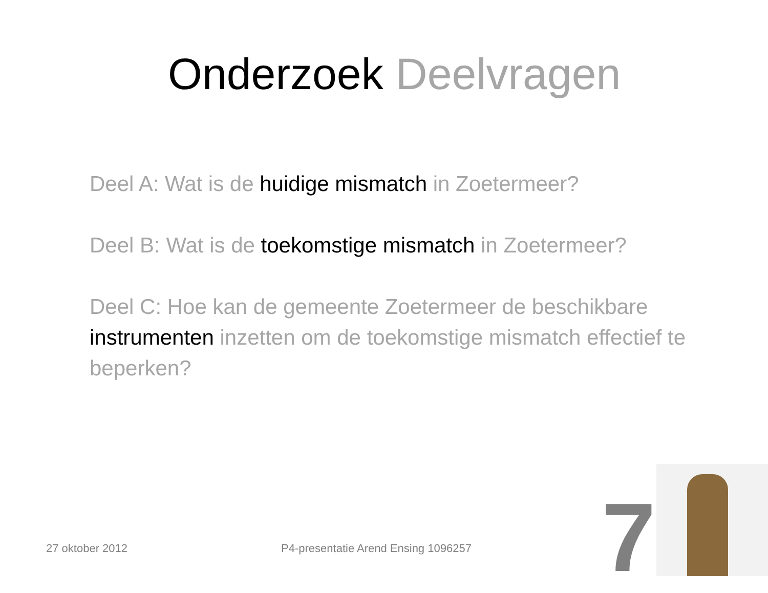Onderzoek Deelvragen
Deel A: Wat is de huidige mismatch in Zoetermeer?
Deel B: Wat is de toekomstige mismatch in Zoetermeer?
Deel C: Hoe kan de gemeente Zoetermeer de beschikbare instrumenten inzetten om de toekomstige mismatch effectief te beperken?
27 oktober 2012 P4-presentatie Arend Ensing 1096257 7